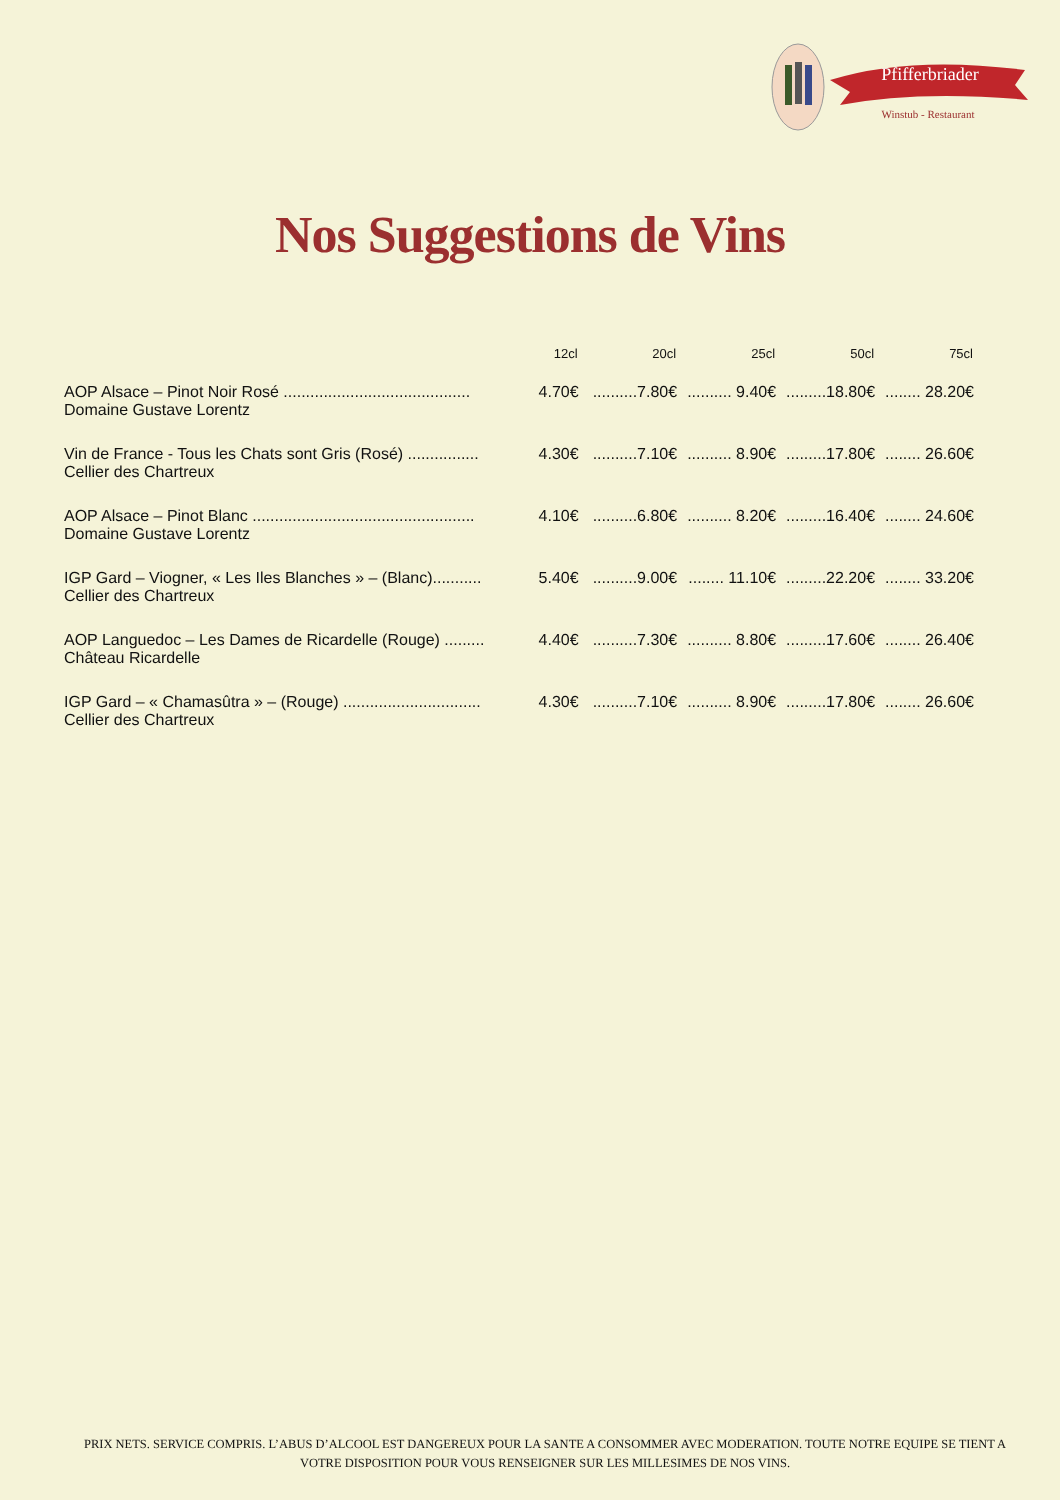Pfifferbriader
Winstub - Restaurant
Nos Suggestions de Vins
| | 12cl | 20cl | 25cl | 50cl | 75cl |
| --- | --- | --- | --- | --- | --- |
| AOP Alsace – Pinot Noir Rosé .......................................... | 4.70€ | ..........7.80€ | .......... 9.40€ | .........18.80€ | ........ 28.20€ |
| Domaine Gustave Lorentz | | | | | |
| Vin de France - Tous les Chats sont Gris (Rosé) ................ | 4.30€ | ..........7.10€ | .......... 8.90€ | .........17.80€ | ........ 26.60€ |
| Cellier des Chartreux | | | | | |
| AOP Alsace – Pinot Blanc .................................................. | 4.10€ | ..........6.80€ | .......... 8.20€ | .........16.40€ | ........ 24.60€ |
| Domaine Gustave Lorentz | | | | | |
| IGP Gard – Viogner, « Les Iles Blanches » – (Blanc)........... | 5.40€ | ..........9.00€ | ........ 11.10€ | .........22.20€ | ........ 33.20€ |
| Cellier des Chartreux | | | | | |
| AOP Languedoc – Les Dames de Ricardelle (Rouge) ......... | 4.40€ | ..........7.30€ | .......... 8.80€ | .........17.60€ | ........ 26.40€ |
| Château Ricardelle | | | | | |
| IGP Gard – « Chamasûtra » – (Rouge) ............................... | 4.30€ | ..........7.10€ | .......... 8.90€ | .........17.80€ | ........ 26.60€ |
| Cellier des Chartreux | | | | | |
PRIX NETS. SERVICE COMPRIS. L’ABUS D’ALCOOL EST DANGEREUX POUR LA SANTE A CONSOMMER AVEC MODERATION. TOUTE NOTRE EQUIPE SE TIENT A VOTRE DISPOSITION POUR VOUS RENSEIGNER SUR LES MILLESIMES DE NOS VINS.